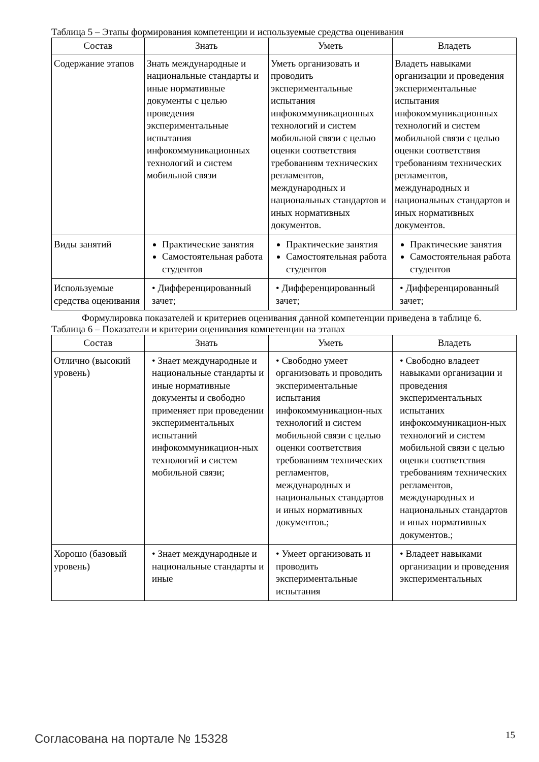Таблица 5 – Этапы формирования компетенции и используемые средства оценивания
| Состав | Знать | Уметь | Владеть |
| --- | --- | --- | --- |
| Содержание этапов | Знать международные и национальные стандарты и иные нормативные документы с целью проведения экспериментальные испытания инфокоммуникационных технологий и систем мобильной связи | Уметь организовать и проводить экспериментальные испытания инфокоммуникационных технологий и систем мобильной связи с целью оценки соответствия требованиям технических регламентов, международных и национальных стандартов и иных нормативных документов. | Владеть навыками организации и проведения экспериментальные испытания инфокоммуникационных технологий и систем мобильной связи с целью оценки соответствия требованиям технических регламентов, международных и национальных стандартов и иных нормативных документов. |
| Виды занятий | Практические занятия Самостоятельная работа студентов | Практические занятия Самостоятельная работа студентов | Практические занятия Самостоятельная работа студентов |
| Используемые средства оценивания | • Дифференцированный зачет; | • Дифференцированный зачет; | • Дифференцированный зачет; |
Формулировка показателей и критериев оценивания данной компетенции приведена в таблице 6.
Таблица 6 – Показатели и критерии оценивания компетенции на этапах
| Состав | Знать | Уметь | Владеть |
| --- | --- | --- | --- |
| Отлично (высокий уровень) | • Знает международные и национальные стандарты и иные нормативные документы и свободно применяет при проведении экспериментальных испытаний инфокоммуникацион-ных технологий и систем мобильной связи; | • Свободно умеет организовать и проводить экспериментальные испытания инфокоммуникацион-ных технологий и систем мобильной связи с целью оценки соответствия требованиям технических регламентов, международных и национальных стандартов и иных нормативных документов.; | • Свободно владеет навыками организации и проведения экспериментальных испытаних инфокоммуникацион-ных технологий и систем мобильной связи с целью оценки соответствия требованиям технических регламентов, международных и национальных стандартов и иных нормативных документов.; |
| Хорошо (базовый уровень) | • Знает международные и национальные стандарты и иные | • Умеет организовать и проводить экспериментальные испытания | • Владеет навыками организации и проведения экспериментальных |
Согласована на портале № 15328 15